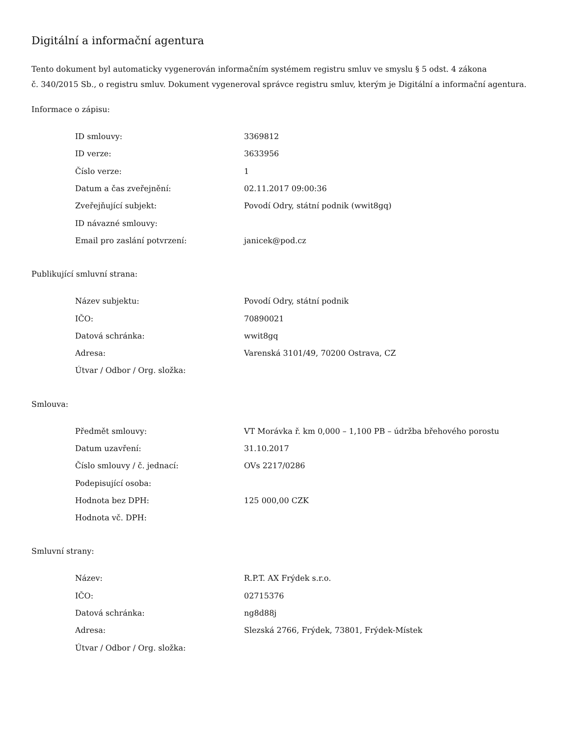Digitální a informační agentura
Tento dokument byl automaticky vygenerován informačním systémem registru smluv ve smyslu § 5 odst. 4 zákona
č. 340/2015 Sb., o registru smluv. Dokument vygeneroval správce registru smluv, kterým je Digitální a informační agentura.
Informace o zápisu:
| ID smlouvy: | 3369812 |
| ID verze: | 3633956 |
| Číslo verze: | 1 |
| Datum a čas zveřejnění: | 02.11.2017 09:00:36 |
| Zveřejňující subjekt: | Povodí Odry, státní podnik (wwit8gq) |
| ID návazné smlouvy: | |
| Email pro zaslání potvrzení: | janicek@pod.cz |
Publikující smluvní strana:
| Název subjektu: | Povodí Odry, státní podnik |
| IČO: | 70890021 |
| Datová schránka: | wwit8gq |
| Adresa: | Varenská 3101/49, 70200 Ostrava, CZ |
| Útvar / Odbor / Org. složka: | |
Smlouva:
| Předmět smlouvy: | VT Morávka ř. km 0,000 – 1,100 PB – údržba břehového porostu |
| Datum uzavření: | 31.10.2017 |
| Číslo smlouvy / č. jednací: | OVs 2217/0286 |
| Podepisující osoba: | |
| Hodnota bez DPH: | 125 000,00 CZK |
| Hodnota vč. DPH: | |
Smluvní strany:
| Název: | R.P.T. AX Frýdek s.r.o. |
| IČO: | 02715376 |
| Datová schránka: | ng8d88j |
| Adresa: | Slezská 2766, Frýdek, 73801, Frýdek-Místek |
| Útvar / Odbor / Org. složka: | |